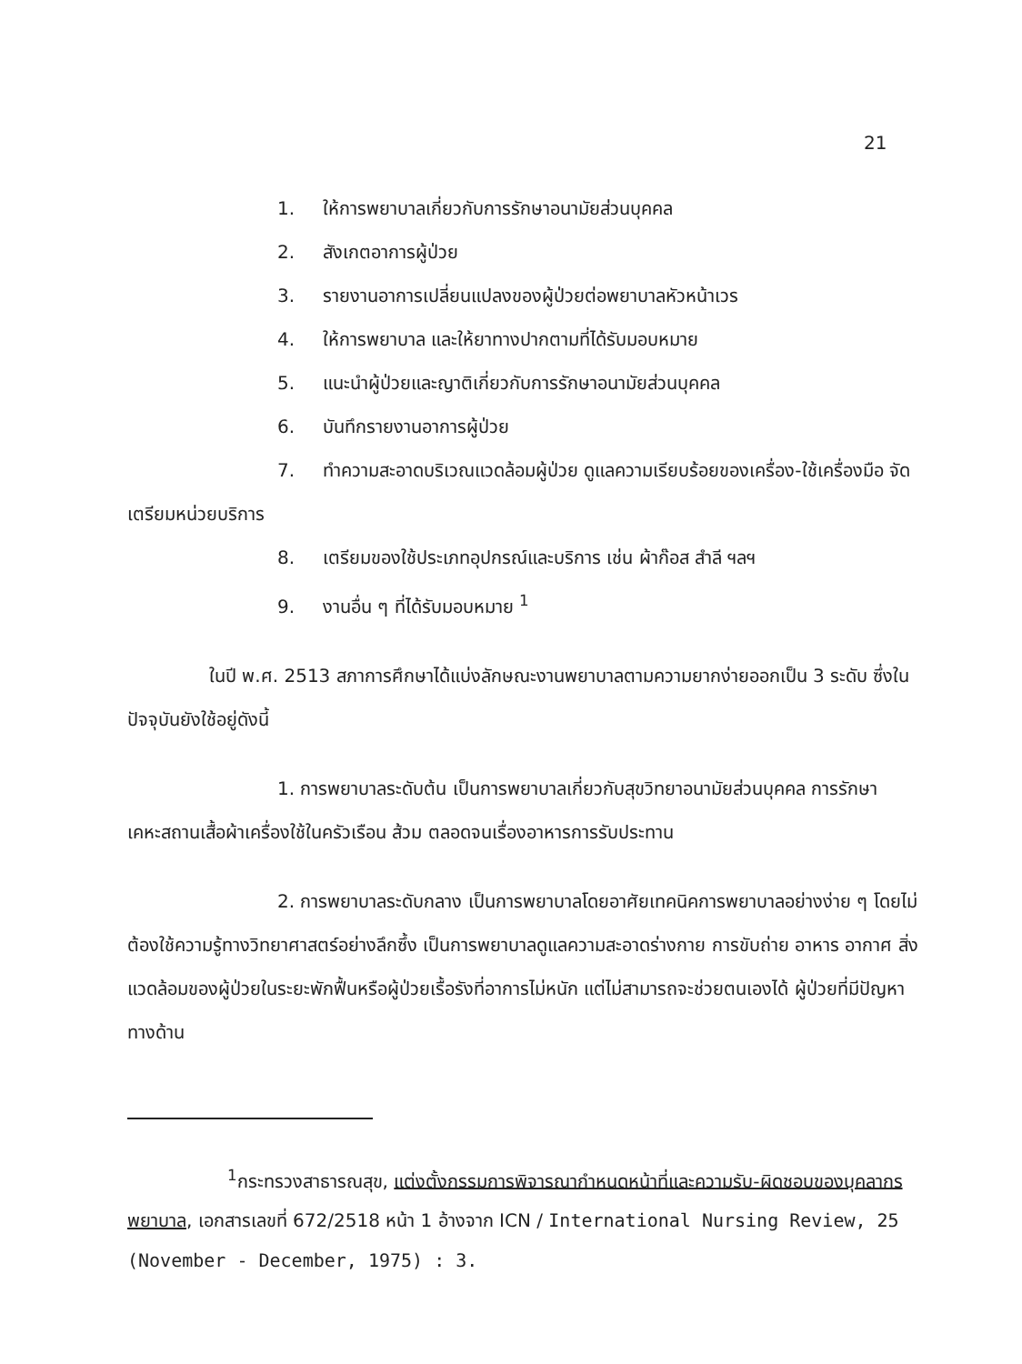21
1. ให้การพยาบาลเกี่ยวกับการรักษาอนามัยส่วนบุคคล
2. สังเกตอาการผู้ป่วย
3. รายงานอาการเปลี่ยนแปลงของผู้ป่วยต่อพยาบาลหัวหน้าเวร
4. ให้การพยาบาล และให้ยาทางปากตามที่ได้รับมอบหมาย
5. แนะนำผู้ป่วยและญาติเกี่ยวกับการรักษาอนามัยส่วนบุคคล
6. บันทึกรายงานอาการผู้ป่วย
7. ทำความสะอาดบริเวณแวดล้อมผู้ป่วย ดูแลความเรียบร้อยของเครื่อง-ใช้เครื่องมือ จัดเตรียมหน่วยบริการ
8. เตรียมของใช้ประเภทอุปกรณ์และบริการ เช่น ผ้าก๊อส สำลี ฯลฯ
9. งานอื่น ๆ ที่ได้รับมอบหมาย <sup>1</sup>
ในปี พ.ศ. 2513 สภาการศึกษาได้แบ่งลักษณะงานพยาบาลตามความยากง่ายออกเป็น 3 ระดับ ซึ่งในปัจจุบันยังใช้อยู่ดังนี้
1. การพยาบาลระดับต้น เป็นการพยาบาลเกี่ยวกับสุขวิทยาอนามัยส่วนบุคคล การรักษาเคหะสถานเสื้อผ้าเครื่องใช้ในครัวเรือน ส้วม ตลอดจนเรื่องอาหารการรับประทาน
2. การพยาบาลระดับกลาง เป็นการพยาบาลโดยอาศัยเทคนิคการพยาบาลอย่างง่าย ๆ โดยไม่ต้องใช้ความรู้ทางวิทยาศาสตร์อย่างลึกซึ้ง เป็นการพยาบาลดูแลความสะอาดร่างกาย การขับถ่าย อาหาร อากาศ สิ่งแวดล้อมของผู้ป่วยในระยะพักฟื้นหรือผู้ป่วยเรื้อรังที่อาการไม่หนัก แต่ไม่สามารถจะช่วยตนเองได้ ผู้ป่วยที่มีปัญหาทางด้าน
<sup>1</sup> กระทรวงสาธารณสุข, แต่งตั้งกรรมการพิจารณากำหนดหน้าที่และความรับ-ผิดชอบของบุคลากรพยาบาล, เอกสารเลขที่ 672/2518 หน้า 1 อ้างจาก ICN / International Nursing Review, 25 (November - December, 1975) : 3.